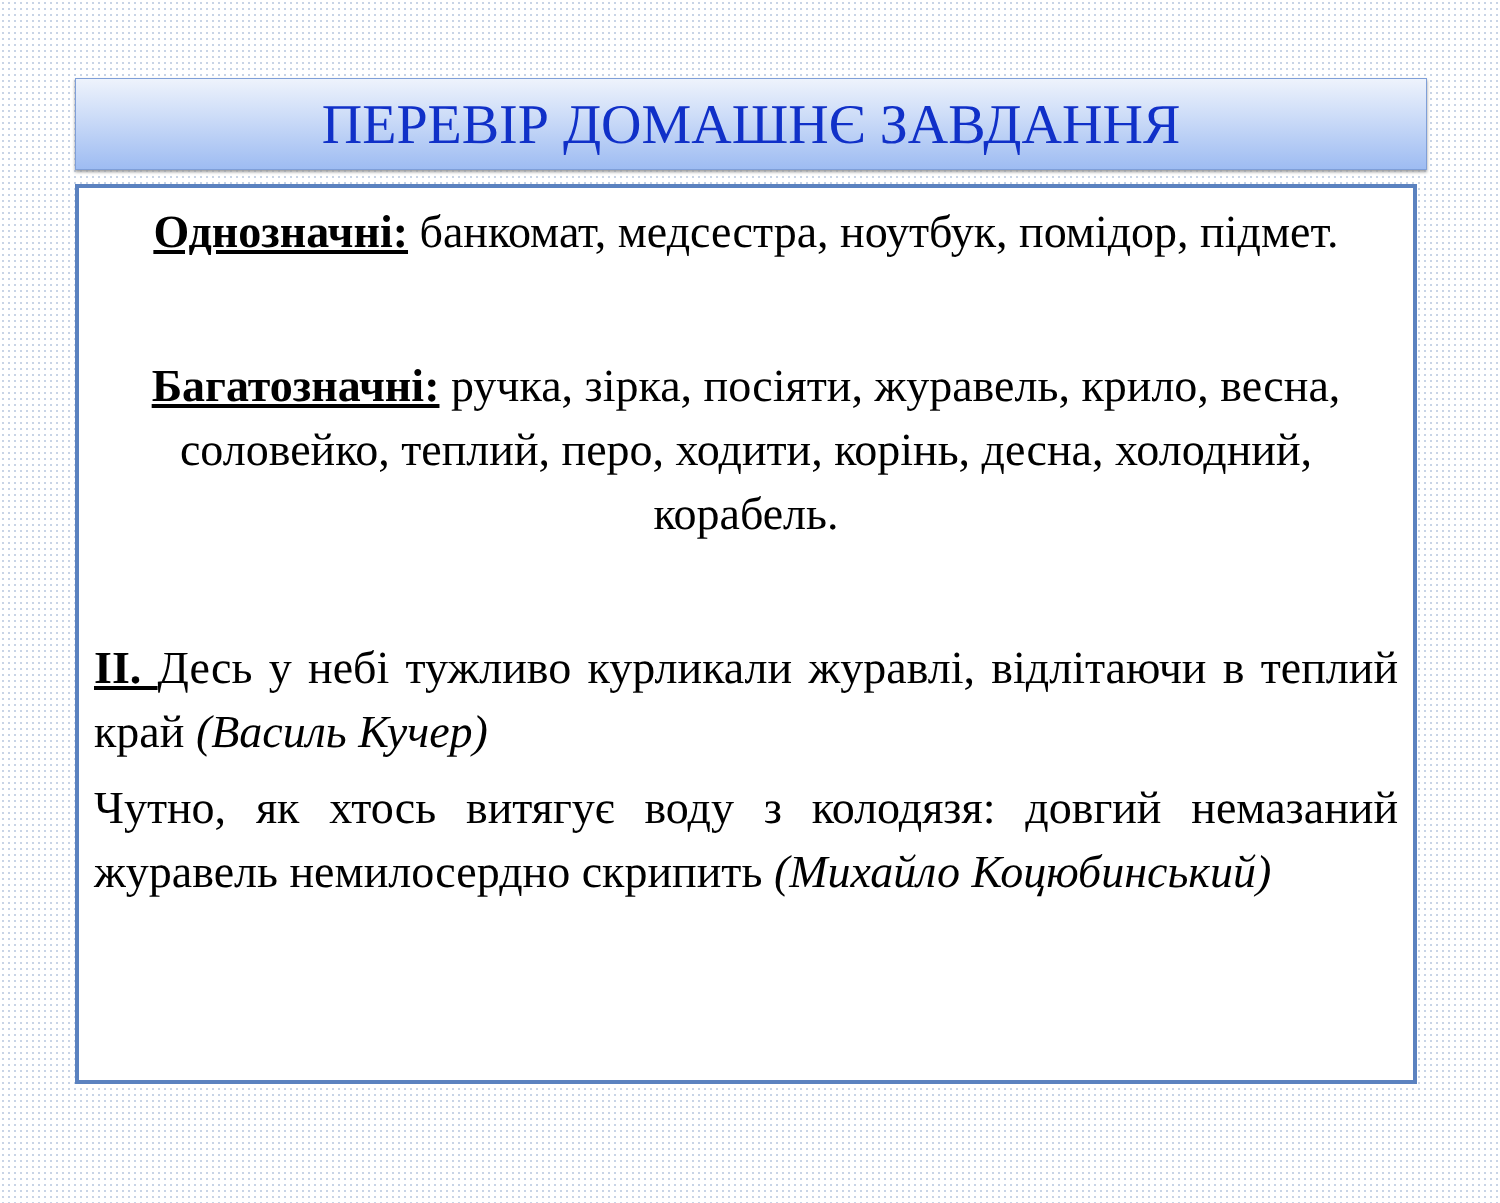ПЕРЕВІР ДОМАШНЄ ЗАВДАННЯ
Однозначні: банкомат, медсестра, ноутбук, помідор, підмет.
Багатозначні: ручка, зірка, посіяти, журавель, крило, весна, соловейко, теплий, перо, ходити, корінь, десна, холодний, корабель.
ІІ. Десь у небі тужливо курликали журавлі, відлітаючи в теплий край (Василь Кучер)
Чутно, як хтось витягує воду з колодязя: довгий немазаний журавель немилосердно скрипить (Михайло Коцюбинський)